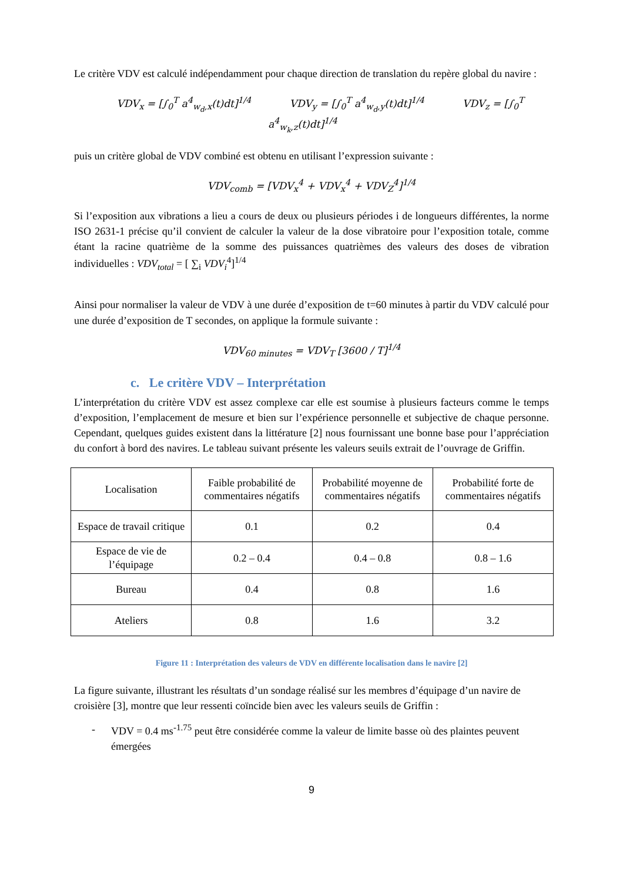Le critère VDV est calculé indépendamment pour chaque direction de translation du repère global du navire :
VDV<sub>x</sub> = [∫<sub>0</sub><sup>T</sup> a<sup>4</sup><sub>w<sub>d</sub>,x</sub>(t)dt]<sup>1/4</sup> VDV<sub>y</sub> = [∫<sub>0</sub><sup>T</sup> a<sup>4</sup><sub>w<sub>d</sub>,y</sub>(t)dt]<sup>1/4</sup> VDV<sub>z</sub> = [∫<sub>0</sub><sup>T</sup> a<sup>4</sup><sub>w<sub>k</sub>,z</sub>(t)dt]<sup>1/4</sup>
puis un critère global de VDV combiné est obtenu en utilisant l’expression suivante :
VDV<sub>comb</sub> = [VDV<sub>x</sub><sup>4</sup> + VDV<sub>x</sub><sup>4</sup> + VDV<sub>Z</sub><sup>4</sup>]<sup>1/4</sup>
Si l’exposition aux vibrations a lieu a cours de deux ou plusieurs périodes i de longueurs différentes, la norme ISO 2631-1 précise qu’il convient de calculer la valeur de la dose vibratoire pour l’exposition totale, comme étant la racine quatrième de la somme des puissances quatrièmes des valeurs des doses de vibration individuelles : VDV<sub>total</sub> = [ ∑<sub>i</sub> VDV<sub>i</sub><sup>4</sup>]<sup>1/4</sup>
Ainsi pour normaliser la valeur de VDV à une durée d’exposition de t=60 minutes à partir du VDV calculé pour une durée d’exposition de T secondes, on applique la formule suivante :
VDV<sub>60 minutes</sub> = VDV<sub>T</sub> [3600 / T]<sup>1/4</sup>
c. Le critère VDV – Interprétation
L’interprétation du critère VDV est assez complexe car elle est soumise à plusieurs facteurs comme le temps d’exposition, l’emplacement de mesure et bien sur l’expérience personnelle et subjective de chaque personne. Cependant, quelques guides existent dans la littérature [2] nous fournissant une bonne base pour l’appréciation du confort à bord des navires. Le tableau suivant présente les valeurs seuils extrait de l’ouvrage de Griffin.
| Localisation | Faible probabilité de commentaires négatifs | Probabilité moyenne de commentaires négatifs | Probabilité forte de commentaires négatifs |
| --- | --- | --- | --- |
| Espace de travail critique | 0.1 | 0.2 | 0.4 |
| Espace de vie de l’équipage | 0.2 – 0.4 | 0.4 – 0.8 | 0.8 – 1.6 |
| Bureau | 0.4 | 0.8 | 1.6 |
| Ateliers | 0.8 | 1.6 | 3.2 |
Figure 11 : Interprétation des valeurs de VDV en différente localisation dans le navire [2]
La figure suivante, illustrant les résultats d’un sondage réalisé sur les membres d’équipage d’un navire de croisière [3], montre que leur ressenti coïncide bien avec les valeurs seuils de Griffin :
- VDV = 0.4 ms<sup>-1.75</sup> peut être considérée comme la valeur de limite basse où des plaintes peuvent émergées
9